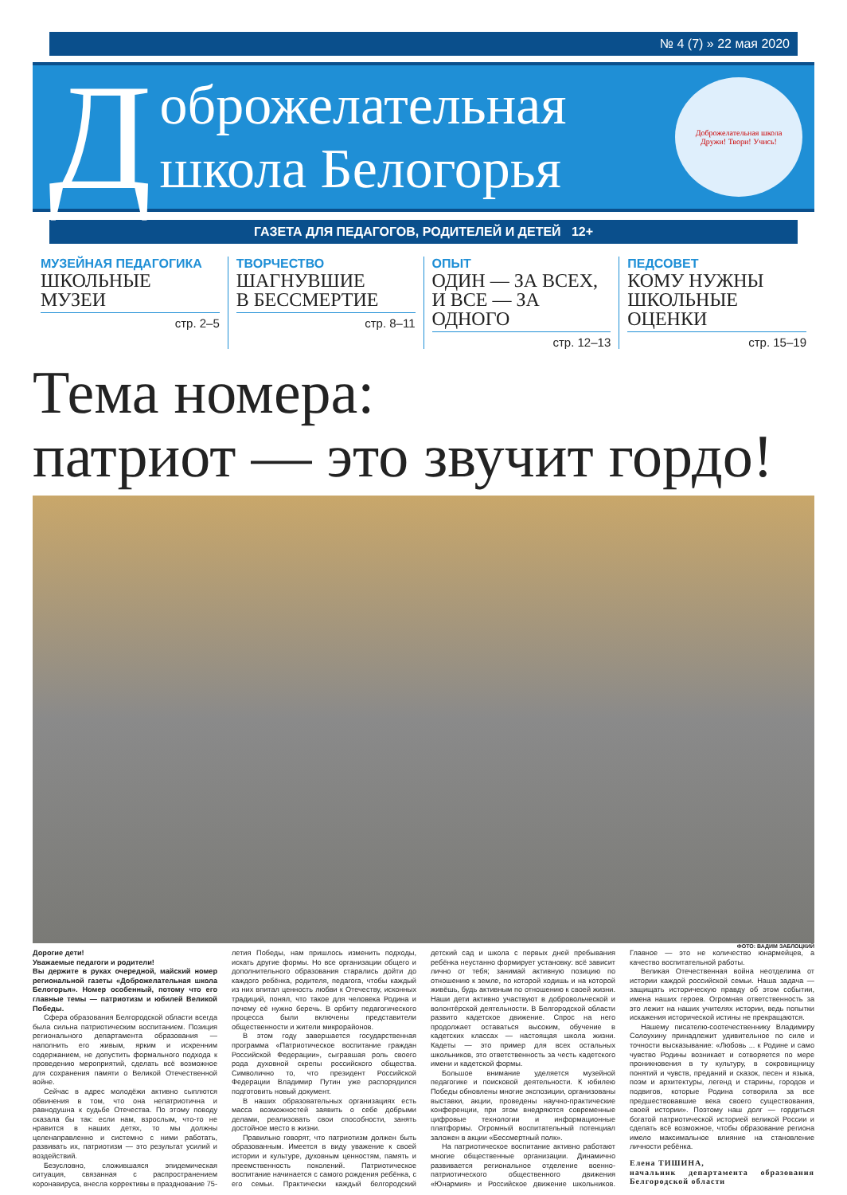№ 4 (7) » 22 мая 2020
Д
оброжелательная
школа Белогорья
Доброжелательная школа
Дружи! Твори! Учись!
ГАЗЕТА ДЛЯ ПЕДАГОГОВ, РОДИТЕЛЕЙ И ДЕТЕЙ 12+
МУЗЕЙНАЯ ПЕДАГОГИКА
ШКОЛЬНЫЕ
МУЗЕИ
стр. 2–5
ТВОРЧЕСТВО
ШАГНУВШИЕ
В БЕССМЕРТИЕ
стр. 8–11
ОПЫТ
ОДИН — ЗА ВСЕХ,
И ВСЕ — ЗА ОДНОГО
стр. 12–13
ПЕДСОВЕТ
КОМУ НУЖНЫ
ШКОЛЬНЫЕ ОЦЕНКИ
стр. 15–19
Тема номера:
патриот — это звучит гордо!
ФОТО: ВАДИМ ЗАБЛОЦКИЙ
Дорогие дети!
Уважаемые педагоги и родители!
Вы держите в руках очередной, майский номер региональной газеты «Доброжелательная школа Белогорья». Номер особенный, потому что его главные темы — патриотизм и юбилей Великой Победы.
Сфера образования Белгородской области всегда была сильна патриотическим воспитанием. Позиция регионального департамента образования — наполнить его живым, ярким и искренним содержанием, не допустить формального подхода к проведению мероприятий, сделать всё возможное для сохранения памяти о Великой Отечественной войне.
Сейчас в адрес молодёжи активно сыплются обвинения в том, что она непатриотична и равнодушна к судьбе Отечества. По этому поводу сказала бы так: если нам, взрослым, что-то не нравится в наших детях, то мы должны целенаправленно и системно с ними работать, развивать их, патриотизм — это результат усилий и воздействий.
Безусловно, сложившаяся эпидемическая ситуация, связанная с распространением коронавируса, внесла коррективы в празднование 75-летия Победы, нам пришлось изменить подходы, искать другие формы. Но все организации общего и дополнительного образования старались дойти до каждого ребёнка, родителя, педагога, чтобы каждый из них впитал ценность любви к Отечеству, исконных традиций, понял, что такое для человека Родина и почему её нужно беречь. В орбиту педагогического процесса были включены представители общественности и жители микрорайонов.
В этом году завершается государственная программа «Патриотическое воспитание граждан Российской Федерации», сыгравшая роль своего рода духовной скрепы российского общества. Символично то, что президент Российской Федерации Владимир Путин уже распорядился подготовить новый документ.
В наших образовательных организациях есть масса возможностей заявить о себе добрыми делами, реализовать свои способности, занять достойное место в жизни.
Правильно говорят, что патриотизм должен быть образованным. Имеется в виду уважение к своей истории и культуре, духовным ценностям, память и преемственность поколений. Патриотическое воспитание начинается с самого рождения ребёнка, с его семьи. Практически каждый белгородский детский сад и школа с первых дней пребывания ребёнка неустанно формирует установку: всё зависит лично от тебя; занимай активную позицию по отношению к земле, по которой ходишь и на которой живёшь, будь активным по отношению к своей жизни. Наши дети активно участвуют в добровольческой и волонтёрской деятельности. В Белгородской области развито кадетское движение. Спрос на него продолжает оставаться высоким, обучение в кадетских классах — настоящая школа жизни. Кадеты — это пример для всех остальных школьников, это ответственность за честь кадетского имени и кадетской формы.
Большое внимание уделяется музейной педагогике и поисковой деятельности. К юбилею Победы обновлены многие экспозиции, организованы выставки, акции, проведены научно-практические конференции, при этом внедряются современные цифровые технологии и информационные платформы. Огромный воспитательный потенциал заложен в акции «Бессмертный полк».
На патриотическое воспитание активно работают многие общественные организации. Динамично развивается региональное отделение военно-патриотического общественного движения «Юнармия» и Российское движение школьников. Главное — это не количество юнармейцев, а качество воспитательной работы.
Великая Отечественная война неотделима от истории каждой российской семьи. Наша задача — защищать историческую правду об этом событии, имена наших героев. Огромная ответственность за это лежит на наших учителях истории, ведь попытки искажения исторической истины не прекращаются.
Нашему писателю-соотечественнику Владимиру Солоухину принадлежит удивительное по силе и точности высказывание: «Любовь ... к Родине и само чувство Родины возникает и сотворяется по мере проникновения в ту культуру, в сокровищницу понятий и чувств, преданий и сказок, песен и языка, поэм и архитектуры, легенд и старины, городов и подвигов, которые Родина сотворила за все предшествовавшие века своего существования, своей истории». Поэтому наш долг — гордиться богатой патриотической историей великой России и сделать всё возможное, чтобы образование региона имело максимальное влияние на становление личности ребёнка.
Елена ТИШИНА,
начальник департамента образования Белгородской области